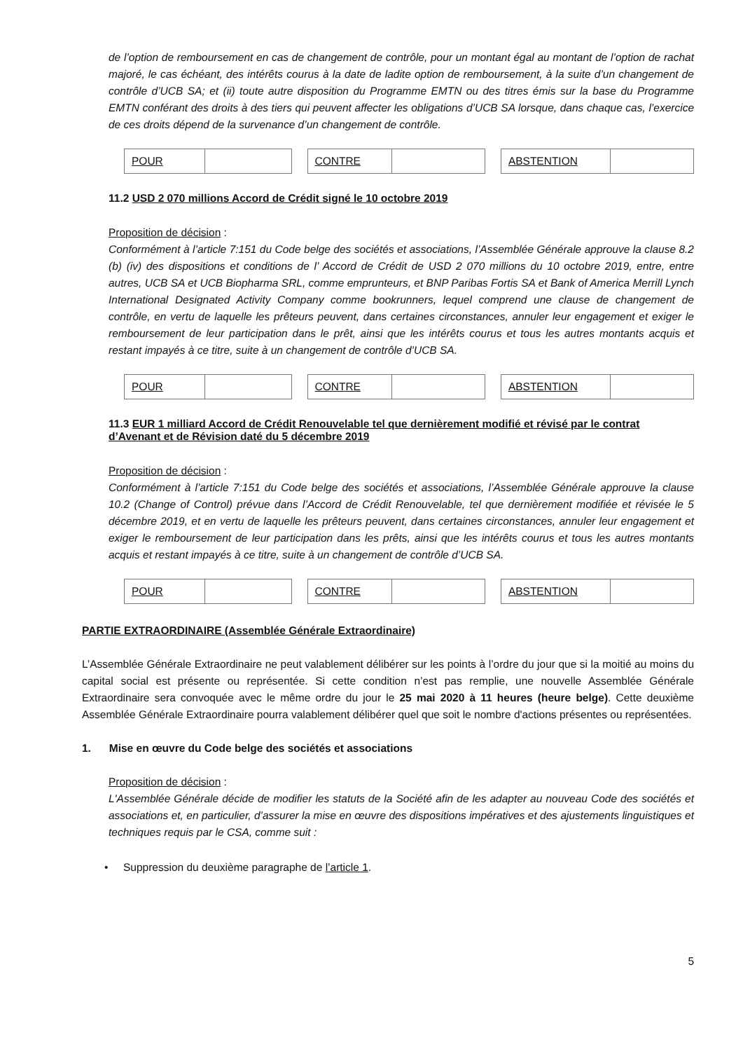de l’option de remboursement en cas de changement de contrôle, pour un montant égal au montant de l’option de rachat majoré, le cas échéant, des intérêts courus à la date de ladite option de remboursement, à la suite d’un changement de contrôle d’UCB SA; et (ii) toute autre disposition du Programme EMTN ou des titres émis sur la base du Programme EMTN conférant des droits à des tiers qui peuvent affecter les obligations d’UCB SA lorsque, dans chaque cas, l’exercice de ces droits dépend de la survenance d’un changement de contrôle.
| POUR | |
| CONTRE | |
| ABSTENTION | |
11.2 USD 2 070 millions Accord de Crédit signé le 10 octobre 2019
Proposition de décision :
Conformément à l’article 7:151 du Code belge des sociétés et associations, l’Assemblée Générale approuve la clause 8.2 (b) (iv) des dispositions et conditions de l’ Accord de Crédit de USD 2 070 millions du 10 octobre 2019, entre, entre autres, UCB SA et UCB Biopharma SRL, comme emprunteurs, et BNP Paribas Fortis SA et Bank of America Merrill Lynch International Designated Activity Company comme bookrunners, lequel comprend une clause de changement de contrôle, en vertu de laquelle les prêteurs peuvent, dans certaines circonstances, annuler leur engagement et exiger le remboursement de leur participation dans le prêt, ainsi que les intérêts courus et tous les autres montants acquis et restant impayés à ce titre, suite à un changement de contrôle d’UCB SA.
| POUR | |
| CONTRE | |
| ABSTENTION | |
11.3 EUR 1 milliard Accord de Crédit Renouvelable tel que dernièrement modifié et révisé par le contrat d’Avenant et de Révision daté du 5 décembre 2019
Proposition de décision :
Conformément à l’article 7:151 du Code belge des sociétés et associations, l’Assemblée Générale approuve la clause 10.2 (Change of Control) prévue dans l’Accord de Crédit Renouvelable, tel que dernièrement modifiée et révisée le 5 décembre 2019, et en vertu de laquelle les prêteurs peuvent, dans certaines circonstances, annuler leur engagement et exiger le remboursement de leur participation dans les prêts, ainsi que les intérêts courus et tous les autres montants acquis et restant impayés à ce titre, suite à un changement de contrôle d’UCB SA.
| POUR | |
| CONTRE | |
| ABSTENTION | |
PARTIE EXTRAORDINAIRE (Assemblée Générale Extraordinaire)
L’Assemblée Générale Extraordinaire ne peut valablement délibérer sur les points à l’ordre du jour que si la moitié au moins du capital social est présente ou représentée. Si cette condition n’est pas remplie, une nouvelle Assemblée Générale Extraordinaire sera convoquée avec le même ordre du jour le 25 mai 2020 à 11 heures (heure belge). Cette deuxième Assemblée Générale Extraordinaire pourra valablement délibérer quel que soit le nombre d'actions présentes ou représentées.
1. Mise en œuvre du Code belge des sociétés et associations
Proposition de décision :
L'Assemblée Générale décide de modifier les statuts de la Société afin de les adapter au nouveau Code des sociétés et associations et, en particulier, d’assurer la mise en œuvre des dispositions impératives et des ajustements linguistiques et techniques requis par le CSA, comme suit :
• Suppression du deuxième paragraphe de l’article 1.
5